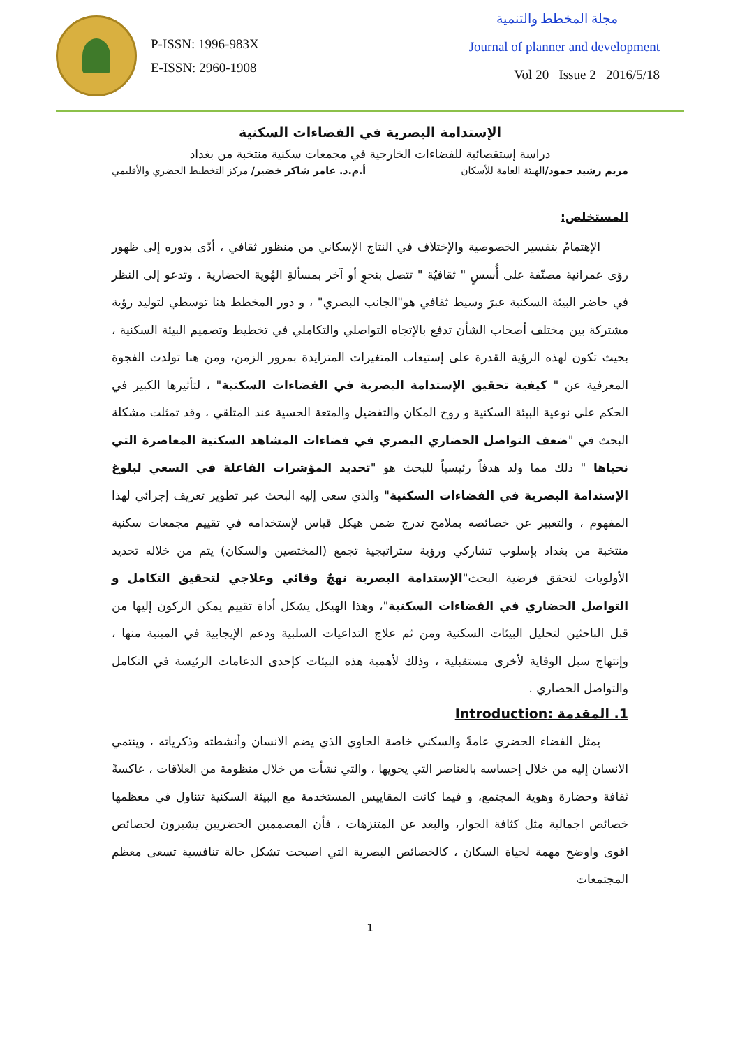P-ISSN: 1996-983X
E-ISSN: 2960-1908
مجلة المخطط والتنمية
Journal of planner and development
Vol 20 Issue 2 2016/5/18
الإستدامة البصرية في الفضاءات السكنية
دراسة إستقصائية للفضاءات الخارجية في مجمعات سكنية منتخبة من بغداد
مريم رشيد حمود/الهيئة العامة للأسكان أ.م.د. عامر شاكر خضير/ مركز التخطيط الحضري والأقليمي
المستخلص:
الإهتمامُ بتفسير الخصوصية والإختلاف في النتاج الإسكاني من منظور ثقافي ، أدّى بدوره إلى ظهور رؤى عمرانية مصنّفة على أُسسٍ " ثقافيّة " تتصل بنحوٍ أو آخر بمسألةِ الهُوية الحضارية ، وتدعو إلى النظر في حاضر البيئة السكنية عبرَ وسيط ثقافي هو"الجانب البصري" ، و دور المخطط هنا توسطي لتوليد رؤية مشتركة بين مختلف أصحاب الشأن تدفع بالإتجاه التواصلي والتكاملي في تخطيط وتصميم البيئة السكنية ، بحيث تكون لهذه الرؤية القدرة على إستيعاب المتغيرات المتزايدة بمرور الزمن، ومن هنا تولدت الفجوة المعرفية عن " كيفية تحقيق الإستدامة البصرية في الفضاءات السكنية" ، لتأثيرها الكبير في الحكم على نوعية البيئة السكنية و روح المكان والتفضيل والمتعة الحسية عند المتلقي ، وقد تمثلت مشكلة البحث في "ضعف التواصل الحضاري البصري في فضاءات المشاهد السكنية المعاصرة التي نحياها " ذلك مما ولد هدفاً رئيسياً للبحث هو "تحديد المؤشرات الفاعلة في السعي لبلوغ الإستدامة البصرية في الفضاءات السكنية" والذي سعى إليه البحث عبر تطوير تعريف إجرائي لهذا المفهوم ، والتعبير عن خصائصه بملامح تدرج ضمن هيكل قياس لإستخدامه في تقييم مجمعات سكنية منتخبة من بغداد بإسلوب تشاركي ورؤية ستراتيجية تجمع (المختصين والسكان) يتم من خلاله تحديد الأولويات لتحقق فرضية البحث"الإستدامة البصرية نهجٌ وقائي وعلاجي لتحقيق التكامل و التواصل الحضاري في الفضاءات السكنية"، وهذا الهيكل يشكل أداة تقييم يمكن الركون إليها من قبل الباحثين لتحليل البيئات السكنية ومن ثم علاج التداعيات السلبية ودعم الإيجابية في المبنية منها ، وإنتهاج سبل الوقاية لأخرى مستقبلية ، وذلك لأهمية هذه البيئات كإحدى الدعامات الرئيسة في التكامل والتواصل الحضاري .
1. المقدمة :Introduction
يمثل الفضاء الحضري عامةً والسكني خاصة الحاوي الذي يضم الانسان وأنشطته وذكرياته ، وينتمي الانسان إليه من خلال إحساسه بالعناصر التي يحويها ، والتي نشأت من خلال منظومة من العلاقات ، عاكسةً ثقافة وحضارة وهوية المجتمع، و فيما كانت المقاييس المستخدمة مع البيئة السكنية تتناول في معظمها خصائص اجمالية مثل كثافة الجوار، والبعد عن المتنزهات ، فأن المصممين الحضريين يشيرون لخصائص اقوى واوضح مهمة لحياة السكان ، كالخصائص البصرية التي اصبحت تشكل حالة تنافسية تسعى معظم المجتمعات
1